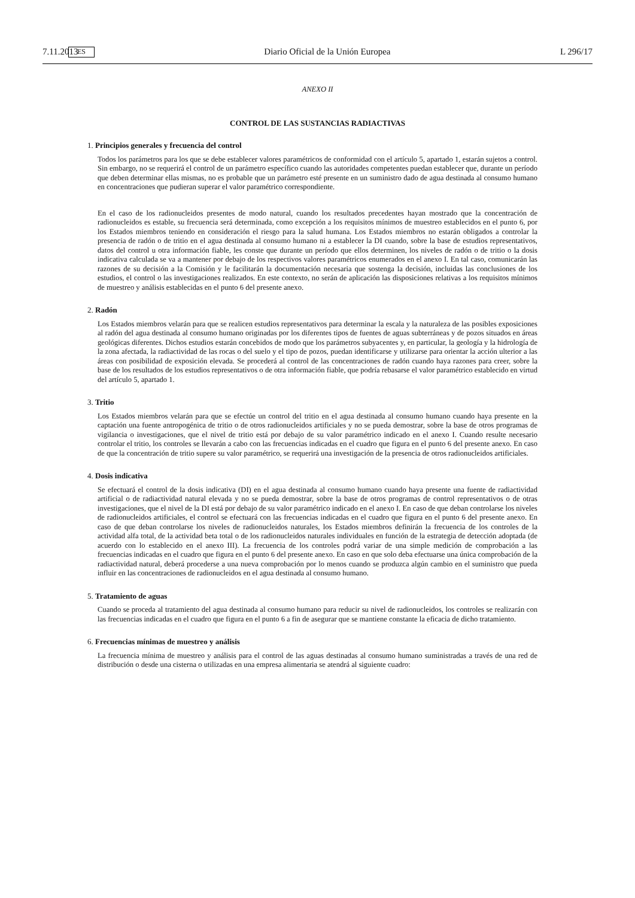7.11.2013 ES Diario Oficial de la Unión Europea L 296/17
ANEXO II
CONTROL DE LAS SUSTANCIAS RADIACTIVAS
1. Principios generales y frecuencia del control
Todos los parámetros para los que se debe establecer valores paramétricos de conformidad con el artículo 5, apartado 1, estarán sujetos a control. Sin embargo, no se requerirá el control de un parámetro específico cuando las autoridades competentes puedan establecer que, durante un período que deben determinar ellas mismas, no es probable que un parámetro esté presente en un suministro dado de agua destinada al consumo humano en concentraciones que pudieran superar el valor paramétrico correspondiente.
En el caso de los radionucleidos presentes de modo natural, cuando los resultados precedentes hayan mostrado que la concentración de radionucleidos es estable, su frecuencia será determinada, como excepción a los requisitos mínimos de muestreo establecidos en el punto 6, por los Estados miembros teniendo en consideración el riesgo para la salud humana. Los Estados miembros no estarán obligados a controlar la presencia de radón o de tritio en el agua destinada al consumo humano ni a establecer la DI cuando, sobre la base de estudios representativos, datos del control u otra información fiable, les conste que durante un período que ellos determinen, los niveles de radón o de tritio o la dosis indicativa calculada se va a mantener por debajo de los respectivos valores paramétricos enumerados en el anexo I. En tal caso, comunicarán las razones de su decisión a la Comisión y le facilitarán la documentación necesaria que sostenga la decisión, incluidas las conclusiones de los estudios, el control o las investigaciones realizados. En este contexto, no serán de aplicación las disposiciones relativas a los requisitos mínimos de muestreo y análisis establecidas en el punto 6 del presente anexo.
2. Radón
Los Estados miembros velarán para que se realicen estudios representativos para determinar la escala y la naturaleza de las posibles exposiciones al radón del agua destinada al consumo humano originadas por los diferentes tipos de fuentes de aguas subterráneas y de pozos situados en áreas geológicas diferentes. Dichos estudios estarán concebidos de modo que los parámetros subyacentes y, en particular, la geología y la hidrología de la zona afectada, la radiactividad de las rocas o del suelo y el tipo de pozos, puedan identificarse y utilizarse para orientar la acción ulterior a las áreas con posibilidad de exposición elevada. Se procederá al control de las concentraciones de radón cuando haya razones para creer, sobre la base de los resultados de los estudios representativos o de otra información fiable, que podría rebasarse el valor paramétrico establecido en virtud del artículo 5, apartado 1.
3. Tritio
Los Estados miembros velarán para que se efectúe un control del tritio en el agua destinada al consumo humano cuando haya presente en la captación una fuente antropogénica de tritio o de otros radionucleidos artificiales y no se pueda demostrar, sobre la base de otros programas de vigilancia o investigaciones, que el nivel de tritio está por debajo de su valor paramétrico indicado en el anexo I. Cuando resulte necesario controlar el tritio, los controles se llevarán a cabo con las frecuencias indicadas en el cuadro que figura en el punto 6 del presente anexo. En caso de que la concentración de tritio supere su valor paramétrico, se requerirá una investigación de la presencia de otros radionucleidos artificiales.
4. Dosis indicativa
Se efectuará el control de la dosis indicativa (DI) en el agua destinada al consumo humano cuando haya presente una fuente de radiactividad artificial o de radiactividad natural elevada y no se pueda demostrar, sobre la base de otros programas de control representativos o de otras investigaciones, que el nivel de la DI está por debajo de su valor paramétrico indicado en el anexo I. En caso de que deban controlarse los niveles de radionucleidos artificiales, el control se efectuará con las frecuencias indicadas en el cuadro que figura en el punto 6 del presente anexo. En caso de que deban controlarse los niveles de radionucleidos naturales, los Estados miembros definirán la frecuencia de los controles de la actividad alfa total, de la actividad beta total o de los radionucleidos naturales individuales en función de la estrategia de detección adoptada (de acuerdo con lo establecido en el anexo III). La frecuencia de los controles podrá variar de una simple medición de comprobación a las frecuencias indicadas en el cuadro que figura en el punto 6 del presente anexo. En caso en que solo deba efectuarse una única comprobación de la radiactividad natural, deberá procederse a una nueva comprobación por lo menos cuando se produzca algún cambio en el suministro que pueda influir en las concentraciones de radionucleidos en el agua destinada al consumo humano.
5. Tratamiento de aguas
Cuando se proceda al tratamiento del agua destinada al consumo humano para reducir su nivel de radionucleidos, los controles se realizarán con las frecuencias indicadas en el cuadro que figura en el punto 6 a fin de asegurar que se mantiene constante la eficacia de dicho tratamiento.
6. Frecuencias mínimas de muestreo y análisis
La frecuencia mínima de muestreo y análisis para el control de las aguas destinadas al consumo humano suministradas a través de una red de distribución o desde una cisterna o utilizadas en una empresa alimentaria se atendrá al siguiente cuadro: